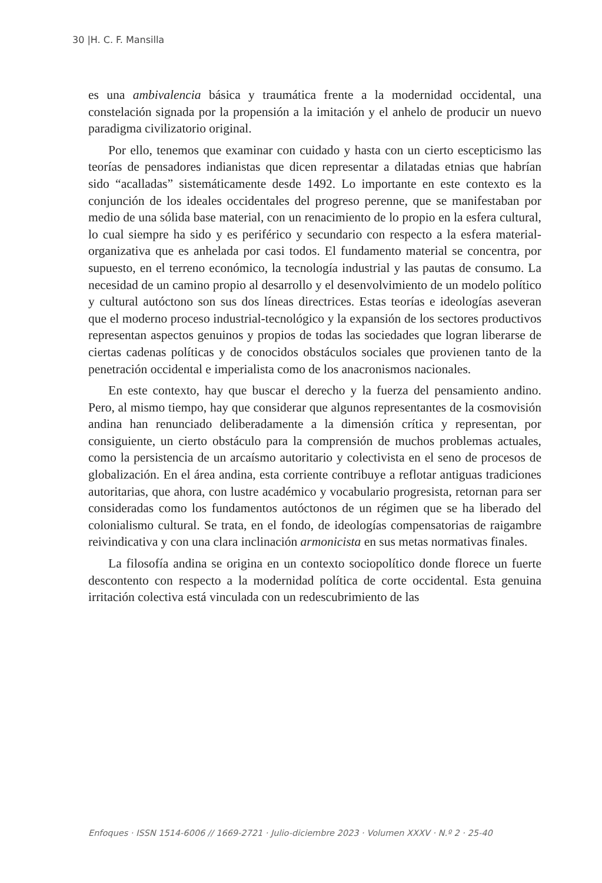30 |H. C. F. Mansilla
es una ambivalencia básica y traumática frente a la modernidad occidental, una constelación signada por la propensión a la imitación y el anhelo de producir un nuevo paradigma civilizatorio original.
Por ello, tenemos que examinar con cuidado y hasta con un cierto escepticismo las teorías de pensadores indianistas que dicen representar a dilatadas etnias que habrían sido “acalladas” sistemáticamente desde 1492. Lo importante en este contexto es la conjunción de los ideales occidentales del progreso perenne, que se manifestaban por medio de una sólida base material, con un renacimiento de lo propio en la esfera cultural, lo cual siempre ha sido y es periférico y secundario con respecto a la esfera material-organizativa que es anhelada por casi todos. El fundamento material se concentra, por supuesto, en el terreno económico, la tecnología industrial y las pautas de consumo. La necesidad de un camino propio al desarrollo y el desenvolvimiento de un modelo político y cultural autóctono son sus dos líneas directrices. Estas teorías e ideologías aseveran que el moderno proceso industrial-tecnológico y la expansión de los sectores productivos representan aspectos genuinos y propios de todas las sociedades que logran liberarse de ciertas cadenas políticas y de conocidos obstáculos sociales que provienen tanto de la penetración occidental e imperialista como de los anacronismos nacionales.
En este contexto, hay que buscar el derecho y la fuerza del pensamiento andino. Pero, al mismo tiempo, hay que considerar que algunos representantes de la cosmovisión andina han renunciado deliberadamente a la dimensión crítica y representan, por consiguiente, un cierto obstáculo para la comprensión de muchos problemas actuales, como la persistencia de un arcaísmo autoritario y colectivista en el seno de procesos de globalización. En el área andina, esta corriente contribuye a reflotar antiguas tradiciones autoritarias, que ahora, con lustre académico y vocabulario progresista, retornan para ser consideradas como los fundamentos autóctonos de un régimen que se ha liberado del colonialismo cultural. Se trata, en el fondo, de ideologías compensatorias de raigambre reivindicativa y con una clara inclinación armonicista en sus metas normativas finales.
La filosofía andina se origina en un contexto sociopolítico donde florece un fuerte descontento con respecto a la modernidad política de corte occidental. Esta genuina irritación colectiva está vinculada con un redescubrimiento de las
Enfoques · ISSN 1514-6006 // 1669-2721 · Julio-diciembre 2023 · Volumen XXXV · N.º 2 · 25-40